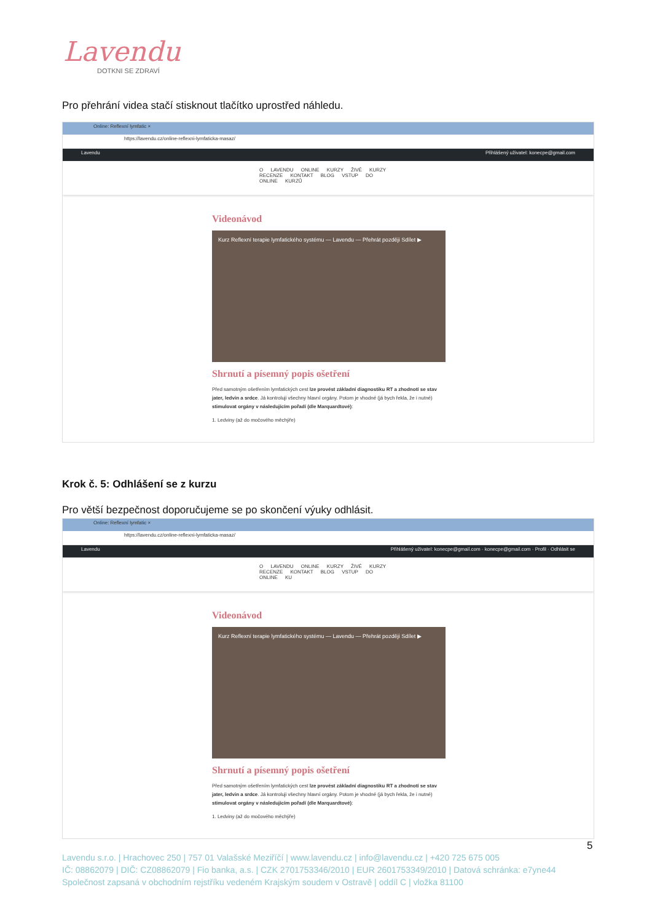Lavendu
DOTKNI SE ZDRAVÍ
Pro přehrání videa stačí stisknout tlačítko uprostřed náhledu.
Online: Reflexní lymfatic ×
https://lavendu.cz/online-reflexni-lymfaticka-masaz/
Lavendu Přihlášený uživatel: konecpe@gmail.com
O LAVENDU ONLINE KURZY ŽIVÉ KURZY RECENZE KONTAKT BLOG VSTUP DO ONLINE KURZŮ
Videonávod
Kurz Reflexní terapie lymfatického systému — Lavendu — Přehrát později Sdílet ▶
Shrnutí a písemný popis ošetření
Před samotným ošetřením lymfatických cest lze provést základní diagnostiku RT a zhodnotí se stav jater, ledvin a srdce. Já kontroluji všechny hlavní orgány. Potom je vhodné (já bych řekla, že i nutné) stimulovat orgány v následujícím pořadí (dle Marquardtové):
1. Ledviny (až do močového měchýře)
Krok č. 5: Odhlášení se z kurzu
Pro větší bezpečnost doporučujeme se po skončení výuky odhlásit.
Online: Reflexní lymfatic ×
https://lavendu.cz/online-reflexni-lymfaticka-masaz/
Lavendu Přihlášený uživatel: konecpe@gmail.com · konecpe@gmail.com · Profil · Odhlásit se
O LAVENDU ONLINE KURZY ŽIVÉ KURZY RECENZE KONTAKT BLOG VSTUP DO ONLINE KU
Videonávod
Kurz Reflexní terapie lymfatického systému — Lavendu — Přehrát později Sdílet ▶
Shrnutí a písemný popis ošetření
Před samotným ošetřením lymfatických cest lze provést základní diagnostiku RT a zhodnotí se stav jater, ledvin a srdce. Já kontroluji všechny hlavní orgány. Potom je vhodné (já bych řekla, že i nutné) stimulovat orgány v následujícím pořadí (dle Marquardtové):
1. Ledviny (až do močového měchýře)
5
Lavendu s.r.o. | Hrachovec 250 | 757 01 Valašské Meziříčí | www.lavendu.cz | info@lavendu.cz | +420 725 675 005
IČ: 08862079 | DIČ: CZ08862079 | Fio banka, a.s. | CZK 2701753346/2010 | EUR 2601753349/2010 | Datová schránka: e7yne44
Společnost zapsaná v obchodním rejstříku vedeném Krajským soudem v Ostravě | oddíl C | vložka 81100